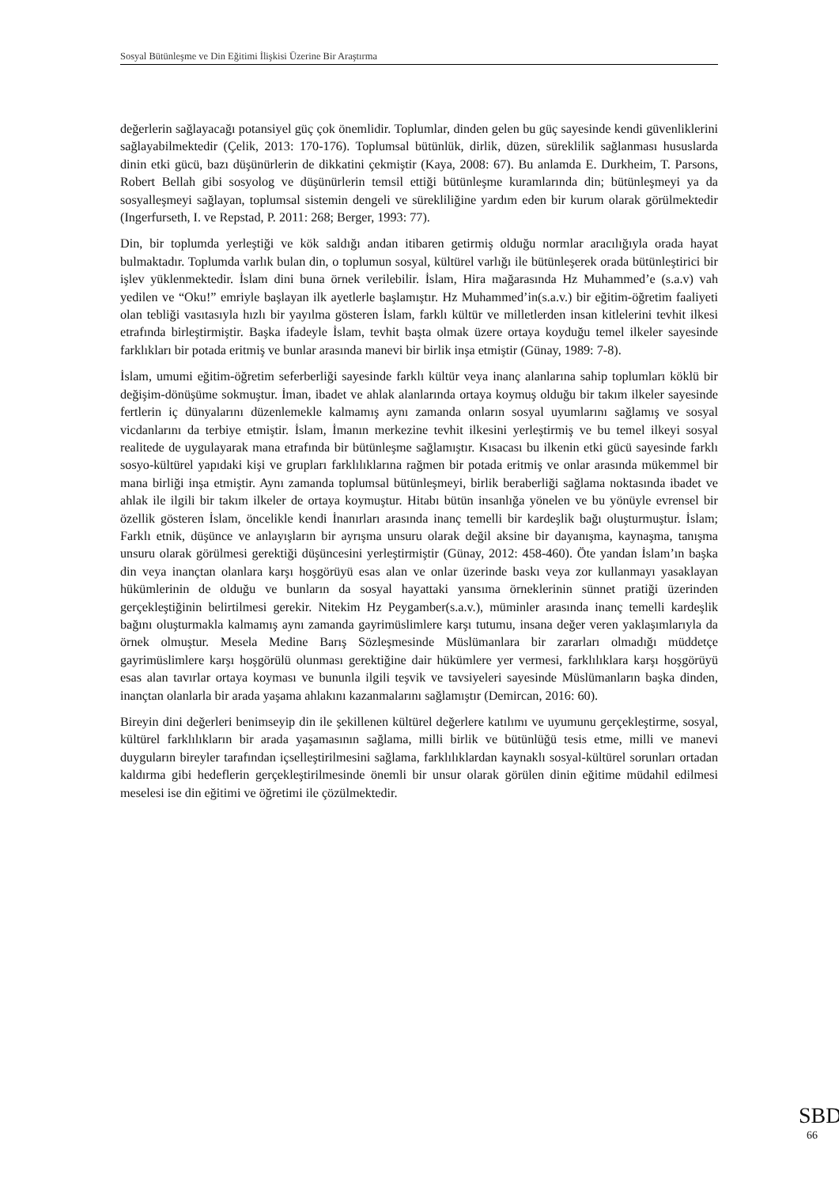Sosyal Bütünleşme ve Din Eğitimi İlişkisi Üzerine Bir Araştırma
değerlerin sağlayacağı potansiyel güç çok önemlidir. Toplumlar, dinden gelen bu güç sayesinde kendi güvenliklerini sağlayabilmektedir (Çelik, 2013: 170-176). Toplumsal bütünlük, dirlik, düzen, süreklilik sağlanması hususlarda dinin etki gücü, bazı düşünürlerin de dikkatini çekmiştir (Kaya, 2008: 67). Bu anlamda E. Durkheim, T. Parsons, Robert Bellah gibi sosyolog ve düşünürlerin temsil ettiği bütünleşme kuramlarında din; bütünleşmeyi ya da sosyalleşmeyi sağlayan, toplumsal sistemin dengeli ve sürekliliğine yardım eden bir kurum olarak görülmektedir (Ingerfurseth, I. ve Repstad, P. 2011: 268; Berger, 1993: 77).
Din, bir toplumda yerleştiği ve kök saldığı andan itibaren getirmiş olduğu normlar aracılığıyla orada hayat bulmaktadır. Toplumda varlık bulan din, o toplumun sosyal, kültürel varlığı ile bütünleşerek orada bütünleştirici bir işlev yüklenmektedir. İslam dini buna örnek verilebilir. İslam, Hira mağarasında Hz Muhammed’e (s.a.v) vah yedilen ve “Oku!” emriyle başlayan ilk ayetlerle başlamıştır. Hz Muhammed’in(s.a.v.) bir eğitim-öğretim faaliyeti olan tebliği vasıtasıyla hızlı bir yayılma gösteren İslam, farklı kültür ve milletlerden insan kitlelerini tevhit ilkesi etrafında birleştirmiştir. Başka ifadeyle İslam, tevhit başta olmak üzere ortaya koyduğu temel ilkeler sayesinde farklıkları bir potada eritmiş ve bunlar arasında manevi bir birlik inşa etmiştir (Günay, 1989: 7-8).
İslam, umumi eğitim-öğretim seferberliği sayesinde farklı kültür veya inanç alanlarına sahip toplumları köklü bir değişim-dönüşüme sokmuştur. İman, ibadet ve ahlak alanlarında ortaya koymuş olduğu bir takım ilkeler sayesinde fertlerin iç dünyalarını düzenlemekle kalmamış aynı zamanda onların sosyal uyumlarını sağlamış ve sosyal vicdanlarını da terbiye etmiştir. İslam, İmanın merkezine tevhit ilkesini yerleştirmiş ve bu temel ilkeyi sosyal realitede de uygulayarak mana etrafında bir bütünleşme sağlamıştır. Kısacası bu ilkenin etki gücü sayesinde farklı sosyo-kültürel yapıdaki kişi ve grupları farklılıklarına rağmen bir potada eritmiş ve onlar arasında mükemmel bir mana birliği inşa etmiştir. Aynı zamanda toplumsal bütünleşmeyi, birlik beraberliği sağlama noktasında ibadet ve ahlak ile ilgili bir takım ilkeler de ortaya koymuştur. Hitabı bütün insanlığa yönelen ve bu yönüyle evrensel bir özellik gösteren İslam, öncelikle kendi İnanırları arasında inanç temelli bir kardeşlik bağı oluşturmuştur. İslam; Farklı etnik, düşünce ve anlayışların bir ayrışma unsuru olarak değil aksine bir dayanışma, kaynaşma, tanışma unsuru olarak görülmesi gerektiği düşüncesini yerleştirmiştir (Günay, 2012: 458-460). Öte yandan İslam’ın başka din veya inançtan olanlara karşı hoşgörüyü esas alan ve onlar üzerinde baskı veya zor kullanmayı yasaklayan hükümlerinin de olduğu ve bunların da sosyal hayattaki yansıma örneklerinin sünnet pratiği üzerinden gerçekleştiğinin belirtilmesi gerekir. Nitekim Hz Peygamber(s.a.v.), müminler arasında inanç temelli kardeşlik bağını oluşturmakla kalmamış aynı zamanda gayrimüslimlere karşı tutumu, insana değer veren yaklaşımlarıyla da örnek olmuştur. Mesela Medine Barış Sözleşmesinde Müslümanlara bir zararları olmadığı müddetçe gayrimüslimlere karşı hoşgörülü olunması gerektiğine dair hükümlere yer vermesi, farklılıklara karşı hoşgörüyü esas alan tavırlar ortaya koyması ve bununla ilgili teşvik ve tavsiyeleri sayesinde Müslümanların başka dinden, inançtan olanlarla bir arada yaşama ahlakını kazanmalarını sağlamıştır (Demircan, 2016: 60).
Bireyin dini değerleri benimseyip din ile şekillenen kültürel değerlere katılımı ve uyumunu gerçekleştirme, sosyal, kültürel farklılıkların bir arada yaşamasının sağlama, milli birlik ve bütünlüğü tesis etme, milli ve manevi duyguların bireyler tarafından içselleştirilmesini sağlama, farklılıklardan kaynaklı sosyal-kültürel sorunları ortadan kaldırma gibi hedeflerin gerçekleştirilmesinde önemli bir unsur olarak görülen dinin eğitime müdahil edilmesi meselesi ise din eğitimi ve öğretimi ile çözülmektedir.
SBD
66